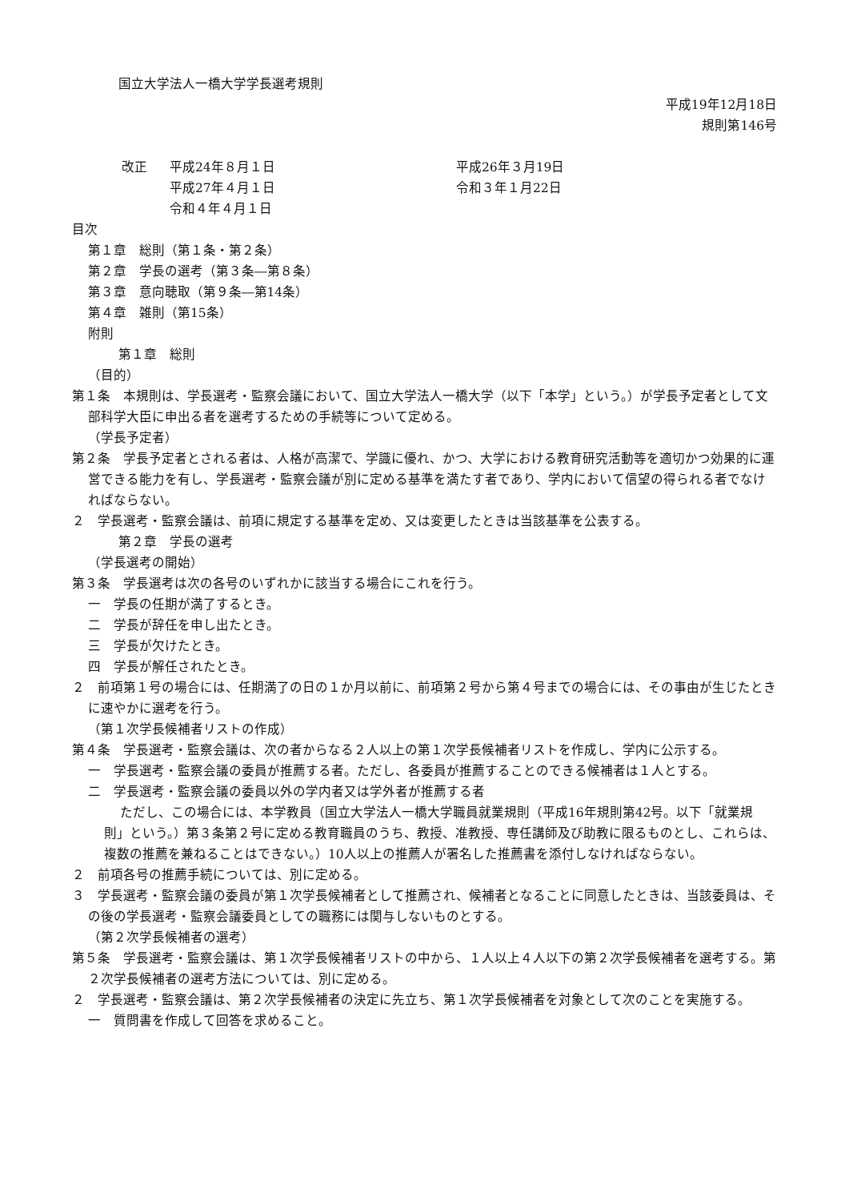国立大学法人一橋大学学長選考規則
平成19年12月18日
規則第146号
| 改正 | 平成24年８月１日 | 平成26年３月19日 |
| | 平成27年４月１日 | 令和３年１月22日 |
| | 令和４年４月１日 | |
目次
第１章　総則（第１条・第２条）
第２章　学長の選考（第３条―第８条）
第３章　意向聴取（第９条―第14条）
第４章　雑則（第15条）
附則
第１章　総則
（目的）
第１条　本規則は、学長選考・監察会議において、国立大学法人一橋大学（以下「本学」という。）が学長予定者として文部科学大臣に申出る者を選考するための手続等について定める。
（学長予定者）
第２条　学長予定者とされる者は、人格が高潔で、学識に優れ、かつ、大学における教育研究活動等を適切かつ効果的に運営できる能力を有し、学長選考・監察会議が別に定める基準を満たす者であり、学内において信望の得られる者でなければならない。
２　学長選考・監察会議は、前項に規定する基準を定め、又は変更したときは当該基準を公表する。
第２章　学長の選考
（学長選考の開始）
第３条　学長選考は次の各号のいずれかに該当する場合にこれを行う。
一　学長の任期が満了するとき。
二　学長が辞任を申し出たとき。
三　学長が欠けたとき。
四　学長が解任されたとき。
２　前項第１号の場合には、任期満了の日の１か月以前に、前項第２号から第４号までの場合には、その事由が生じたときに速やかに選考を行う。
（第１次学長候補者リストの作成）
第４条　学長選考・監察会議は、次の者からなる２人以上の第１次学長候補者リストを作成し、学内に公示する。
一　学長選考・監察会議の委員が推薦する者。ただし、各委員が推薦することのできる候補者は１人とする。
二　学長選考・監察会議の委員以外の学内者又は学外者が推薦する者
ただし、この場合には、本学教員（国立大学法人一橋大学職員就業規則（平成16年規則第42号。以下「就業規則」という。）第３条第２号に定める教育職員のうち、教授、准教授、専任講師及び助教に限るものとし、これらは、複数の推薦を兼ねることはできない。）10人以上の推薦人が署名した推薦書を添付しなければならない。
２　前項各号の推薦手続については、別に定める。
３　学長選考・監察会議の委員が第１次学長候補者として推薦され、候補者となることに同意したときは、当該委員は、その後の学長選考・監察会議委員としての職務には関与しないものとする。
（第２次学長候補者の選考）
第５条　学長選考・監察会議は、第１次学長候補者リストの中から、１人以上４人以下の第２次学長候補者を選考する。第２次学長候補者の選考方法については、別に定める。
２　学長選考・監察会議は、第２次学長候補者の決定に先立ち、第１次学長候補者を対象として次のことを実施する。
一　質問書を作成して回答を求めること。